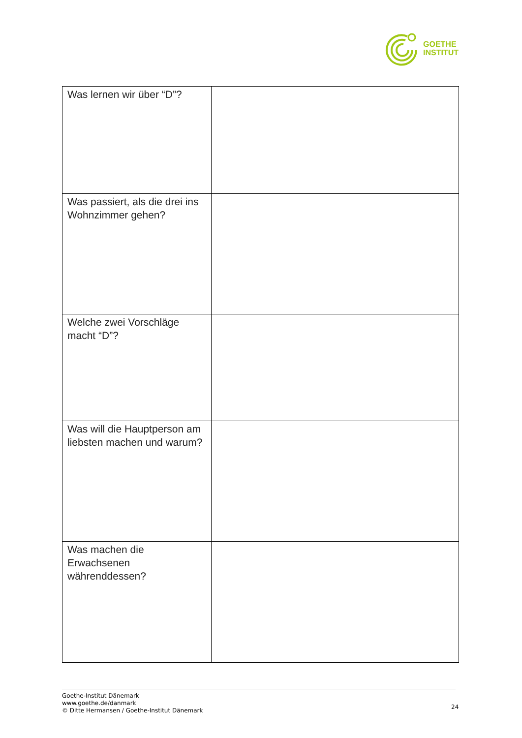GOETHE
INSTITUT
| Was lernen wir über “D”? | |
| Was passiert, als die drei ins Wohnzimmer gehen? | |
| Welche zwei Vorschläge macht “D”? | |
| Was will die Hauptperson am liebsten machen und warum? | |
| Was machen die Erwachsenen währenddessen? | |
Goethe-Institut Dänemark
www.goethe.de/danmark
© Ditte Hermansen / Goethe-Institut Dänemark
24